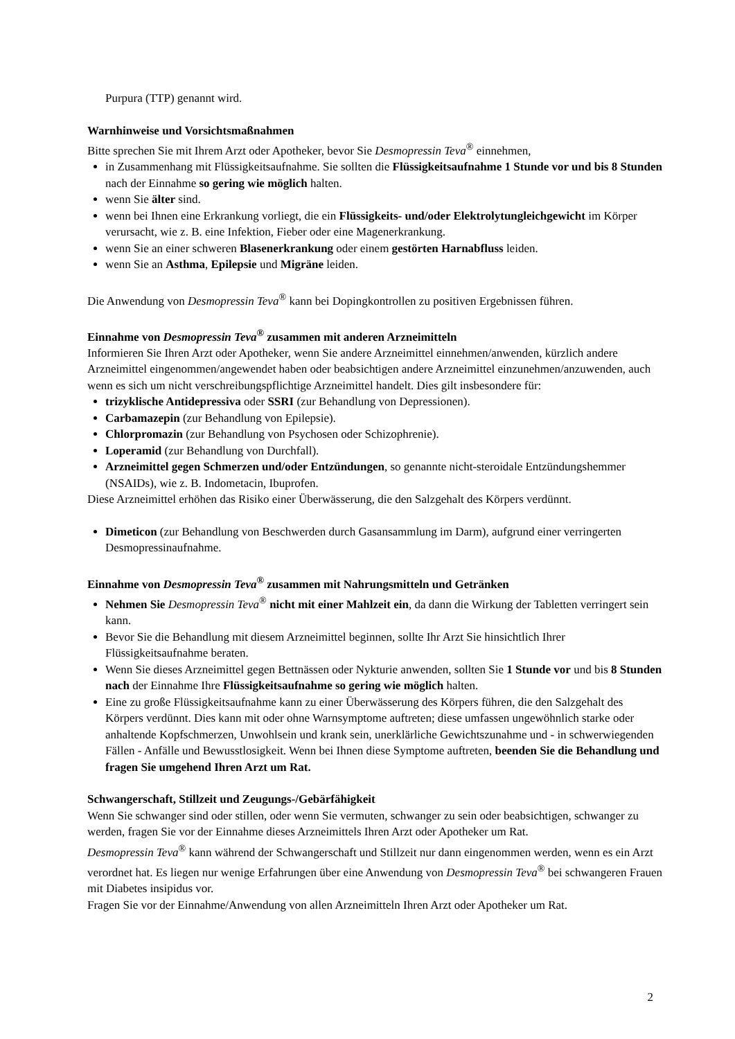Purpura (TTP) genannt wird.
Warnhinweise und Vorsichtsmaßnahmen
Bitte sprechen Sie mit Ihrem Arzt oder Apotheker, bevor Sie Desmopressin Teva<sup>®</sup> einnehmen,
in Zusammenhang mit Flüssigkeitsaufnahme. Sie sollten die Flüssigkeitsaufnahme 1 Stunde vor und bis 8 Stunden nach der Einnahme so gering wie möglich halten.
wenn Sie älter sind.
wenn bei Ihnen eine Erkrankung vorliegt, die ein Flüssigkeits- und/oder Elektrolytungleichgewicht im Körper verursacht, wie z. B. eine Infektion, Fieber oder eine Magenerkrankung.
wenn Sie an einer schweren Blasenerkrankung oder einem gestörten Harnabfluss leiden.
wenn Sie an Asthma, Epilepsie und Migräne leiden.
Die Anwendung von Desmopressin Teva<sup>®</sup> kann bei Dopingkontrollen zu positiven Ergebnissen führen.
Einnahme von Desmopressin Teva<sup>®</sup> zusammen mit anderen Arzneimitteln
Informieren Sie Ihren Arzt oder Apotheker, wenn Sie andere Arzneimittel einnehmen/anwenden, kürzlich andere Arzneimittel eingenommen/angewendet haben oder beabsichtigen andere Arzneimittel einzunehmen/anzuwenden, auch wenn es sich um nicht verschreibungspflichtige Arzneimittel handelt. Dies gilt insbesondere für:
trizyklische Antidepressiva oder SSRI (zur Behandlung von Depressionen).
Carbamazepin (zur Behandlung von Epilepsie).
Chlorpromazin (zur Behandlung von Psychosen oder Schizophrenie).
Loperamid (zur Behandlung von Durchfall).
Arzneimittel gegen Schmerzen und/oder Entzündungen, so genannte nicht-steroidale Entzündungshemmer (NSAIDs), wie z. B. Indometacin, Ibuprofen.
Diese Arzneimittel erhöhen das Risiko einer Überwässerung, die den Salzgehalt des Körpers verdünnt.
Dimeticon (zur Behandlung von Beschwerden durch Gasansammlung im Darm), aufgrund einer verringerten Desmopressinaufnahme.
Einnahme von Desmopressin Teva<sup>®</sup> zusammen mit Nahrungsmitteln und Getränken
Nehmen Sie Desmopressin Teva<sup>®</sup> nicht mit einer Mahlzeit ein, da dann die Wirkung der Tabletten verringert sein kann.
Bevor Sie die Behandlung mit diesem Arzneimittel beginnen, sollte Ihr Arzt Sie hinsichtlich Ihrer Flüssigkeitsaufnahme beraten.
Wenn Sie dieses Arzneimittel gegen Bettnässen oder Nykturie anwenden, sollten Sie 1 Stunde vor und bis 8 Stunden nach der Einnahme Ihre Flüssigkeitsaufnahme so gering wie möglich halten.
Eine zu große Flüssigkeitsaufnahme kann zu einer Überwässerung des Körpers führen, die den Salzgehalt des Körpers verdünnt. Dies kann mit oder ohne Warnsymptome auftreten; diese umfassen ungewöhnlich starke oder anhaltende Kopfschmerzen, Unwohlsein und krank sein, unerklärliche Gewichtszunahme und - in schwerwiegenden Fällen - Anfälle und Bewusstlosigkeit. Wenn bei Ihnen diese Symptome auftreten, beenden Sie die Behandlung und fragen Sie umgehend Ihren Arzt um Rat.
Schwangerschaft, Stillzeit und Zeugungs-/Gebärfähigkeit
Wenn Sie schwanger sind oder stillen, oder wenn Sie vermuten, schwanger zu sein oder beabsichtigen, schwanger zu werden, fragen Sie vor der Einnahme dieses Arzneimittels Ihren Arzt oder Apotheker um Rat.
Desmopressin Teva<sup>®</sup> kann während der Schwangerschaft und Stillzeit nur dann eingenommen werden, wenn es ein Arzt verordnet hat. Es liegen nur wenige Erfahrungen über eine Anwendung von Desmopressin Teva<sup>®</sup> bei schwangeren Frauen mit Diabetes insipidus vor.
Fragen Sie vor der Einnahme/Anwendung von allen Arzneimitteln Ihren Arzt oder Apotheker um Rat.
2